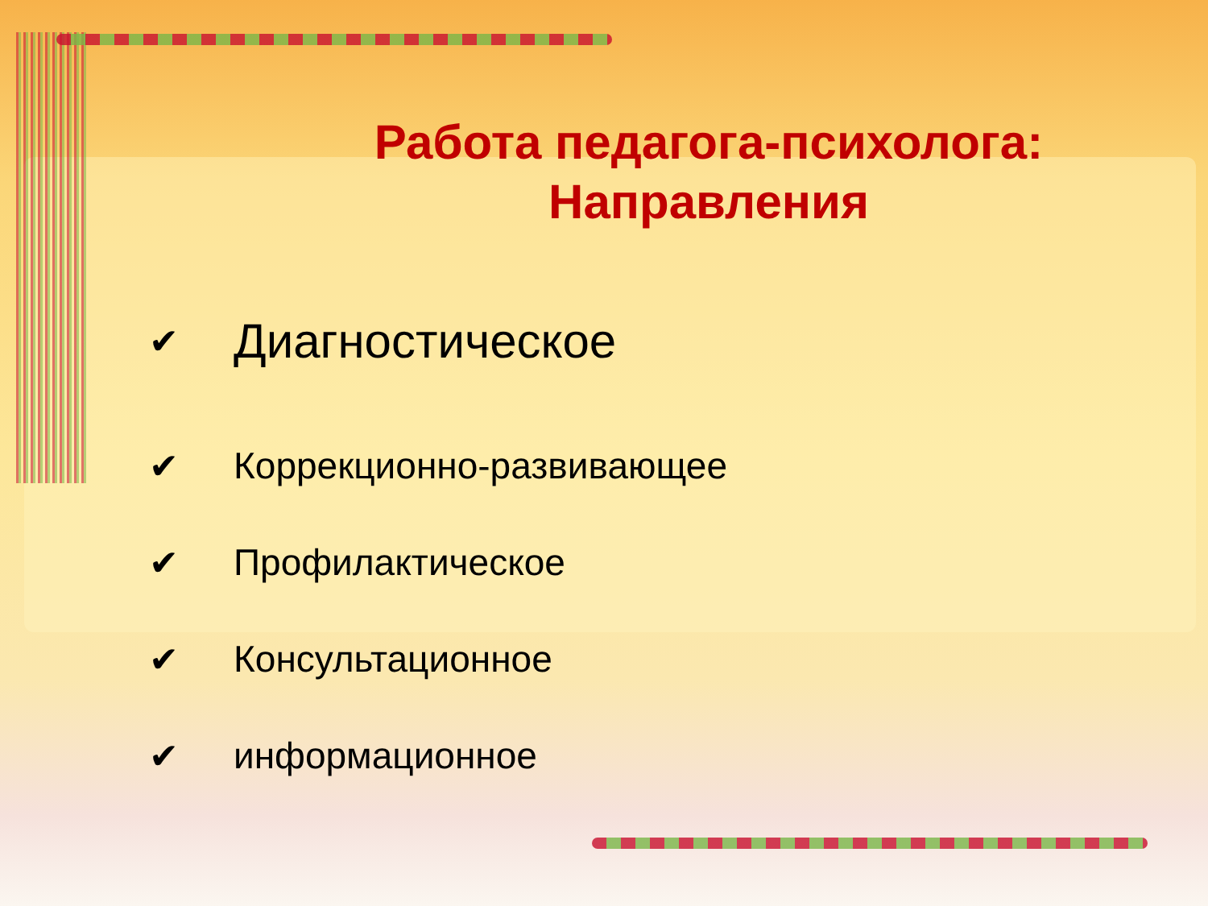Работа педагога-психолога:
Направления
✔ Диагностическое
✔ Коррекционно-развивающее
✔ Профилактическое
✔ Консультационное
✔ информационное